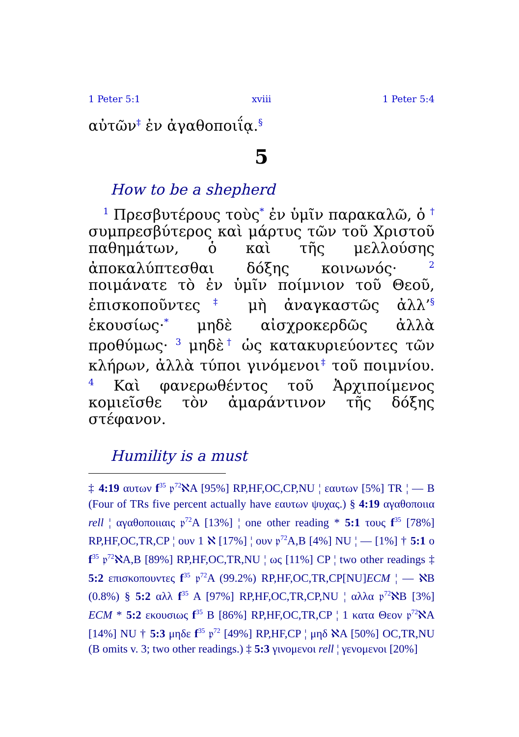1 Peter 5:1 xviii 1 Peter 5:4
αὐτῶν<sup>‡</sup> ἐν ἀγαθοποιΐᾳ.<sup>§</sup>
5
How to be a shepherd
<sup>1</sup> Πρεσβυτέρους τοὺς<sup>*</sup> ἐν ὑμῖν παρακαλῶ, ὁ <sup>†</sup> συμπρεσβύτερος καὶ μάρτυς τῶν τοῦ Χριστοῦ παθημάτων, ὁ καὶ τῆς μελλούσης ἀποκαλύπτεσθαι δόξης κοινωνός· <sup>2</sup> ποιμάνατε τὸ ἐν ὑμῖν ποίμνιον τοῦ Θεοῦ, ἐπισκοποῦντες<sup>‡</sup> μὴ ἀναγκαστῶς ἀλλ’<sup>§</sup> ἑκουσίως·<sup>*</sup> μηδὲ αἰσχροκερδῶς ἀλλὰ προθύμως· <sup>3</sup> μηδὲ<sup>†</sup> ὡς κατακυριεύοντες τῶν κλήρων, ἀλλὰ τύποι γινόμενοι<sup>‡</sup> τοῦ ποιμνίου. <sup>4</sup> Καὶ φανερωθέντος τοῦ Ἀρχιποίμενος κομιεῖσθε τὸν ἀμαράντινον τῆς δόξης στέφανον.
Humility is a must
‡ 4:19 αυτων f<sup>35</sup> 𝔭<sup>72</sup>ℵA [95%] RP,HF,OC,CP,NU ¦ εαυτων [5%] TR ¦ — B (Four of TRs five percent actually have εαυτων ψυχας.) § 4:19 αγαθοποιια rell ¦ αγαθοποιιαις 𝔭<sup>72</sup>A [13%] ¦ one other reading * 5:1 τους f<sup>35</sup> [78%] RP,HF,OC,TR,CP ¦ ουν 1 ℵ [17%] ¦ ουν 𝔭<sup>72</sup>A,B [4%] NU ¦ — [1%] † 5:1 ο f<sup>35</sup> 𝔭<sup>72</sup>ℵA,B [89%] RP,HF,OC,TR,NU ¦ ως [11%] CP ¦ two other readings ‡ 5:2 επισκοπουντες f<sup>35</sup> 𝔭<sup>72</sup>A (99.2%) RP,HF,OC,TR,CP[NU]ECM ¦ — ℵB (0.8%) § 5:2 αλλ f<sup>35</sup> A [97%] RP,HF,OC,TR,CP,NU ¦ αλλα 𝔭<sup>72</sup>ℵB [3%] ECM * 5:2 εκουσιως f<sup>35</sup> B [86%] RP,HF,OC,TR,CP ¦ 1 κατα Θεον 𝔭<sup>72</sup>ℵA [14%] NU † 5:3 μηδε f<sup>35</sup> 𝔭<sup>72</sup> [49%] RP,HF,CP ¦ μηδ ℵA [50%] OC,TR,NU (B omits v. 3; two other readings.) ‡ 5:3 γινομενοι rell ¦ γενομενοι [20%]